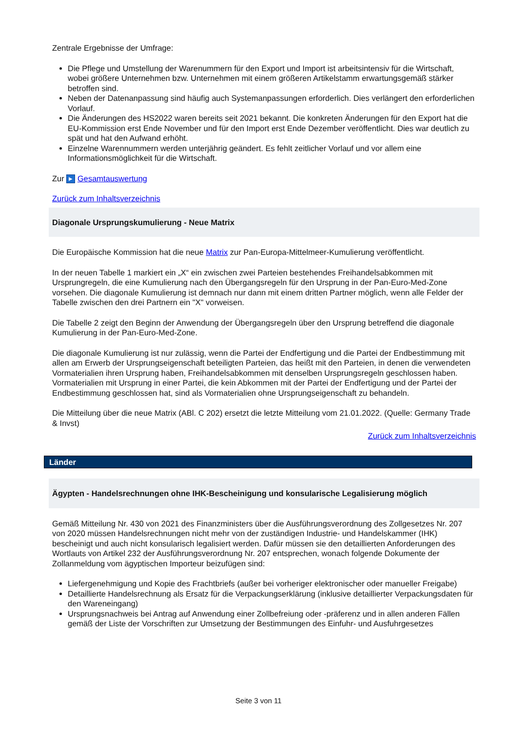Zentrale Ergebnisse der Umfrage:
Die Pflege und Umstellung der Warenummern für den Export und Import ist arbeitsintensiv für die Wirtschaft, wobei größere Unternehmen bzw. Unternehmen mit einem größeren Artikelstamm erwartungsgemäß stärker betroffen sind.
Neben der Datenanpassung sind häufig auch Systemanpassungen erforderlich. Dies verlängert den erforderlichen Vorlauf.
Die Änderungen des HS2022 waren bereits seit 2021 bekannt. Die konkreten Änderungen für den Export hat die EU-Kommission erst Ende November und für den Import erst Ende Dezember veröffentlicht. Dies war deutlich zu spät und hat den Aufwand erhöht.
Einzelne Warennummern werden unterjährig geändert. Es fehlt zeitlicher Vorlauf und vor allem eine Informationsmöglichkeit für die Wirtschaft.
Zur ▶ Gesamtauswertung
Zurück zum Inhaltsverzeichnis
Diagonale Ursprungskumulierung - Neue Matrix
Die Europäische Kommission hat die neue Matrix zur Pan-Europa-Mittelmeer-Kumulierung veröffentlicht.
In der neuen Tabelle 1 markiert ein „X“ ein zwischen zwei Parteien bestehendes Freihandelsabkommen mit Ursprungregeln, die eine Kumulierung nach den Übergangsregeln für den Ursprung in der Pan-Euro-Med-Zone vorsehen. Die diagonale Kumulierung ist demnach nur dann mit einem dritten Partner möglich, wenn alle Felder der Tabelle zwischen den drei Partnern ein "X" vorweisen.
Die Tabelle 2 zeigt den Beginn der Anwendung der Übergangsregeln über den Ursprung betreffend die diagonale Kumulierung in der Pan-Euro-Med-Zone.
Die diagonale Kumulierung ist nur zulässig, wenn die Partei der Endfertigung und die Partei der Endbestimmung mit allen am Erwerb der Ursprungseigenschaft beteiligten Parteien, das heißt mit den Parteien, in denen die verwendeten Vormaterialien ihren Ursprung haben, Freihandelsabkommen mit denselben Ursprungsregeln geschlossen haben. Vormaterialien mit Ursprung in einer Partei, die kein Abkommen mit der Partei der Endfertigung und der Partei der Endbestimmung geschlossen hat, sind als Vormaterialien ohne Ursprungseigenschaft zu behandeln.
Die Mitteilung über die neue Matrix (ABl. C 202) ersetzt die letzte Mitteilung vom 21.01.2022. (Quelle: Germany Trade & Invst)
Zurück zum Inhaltsverzeichnis
Länder
Ägypten - Handelsrechnungen ohne IHK-Bescheinigung und konsularische Legalisierung möglich
Gemäß Mitteilung Nr. 430 von 2021 des Finanzministers über die Ausführungsverordnung des Zollgesetzes Nr. 207 von 2020 müssen Handelsrechnungen nicht mehr von der zuständigen Industrie- und Handelskammer (IHK) bescheinigt und auch nicht konsularisch legalisiert werden. Dafür müssen sie den detaillierten Anforderungen des Wortlauts von Artikel 232 der Ausführungsverordnung Nr. 207 entsprechen, wonach folgende Dokumente der Zollanmeldung vom ägyptischen Importeur beizufügen sind:
Liefergenehmigung und Kopie des Frachtbriefs (außer bei vorheriger elektronischer oder manueller Freigabe)
Detaillierte Handelsrechnung als Ersatz für die Verpackungserklärung (inklusive detaillierter Verpackungsdaten für den Wareneingang)
Ursprungsnachweis bei Antrag auf Anwendung einer Zollbefreiung oder -präferenz und in allen anderen Fällen gemäß der Liste der Vorschriften zur Umsetzung der Bestimmungen des Einfuhr- und Ausfuhrgesetzes
Seite 3 von 11